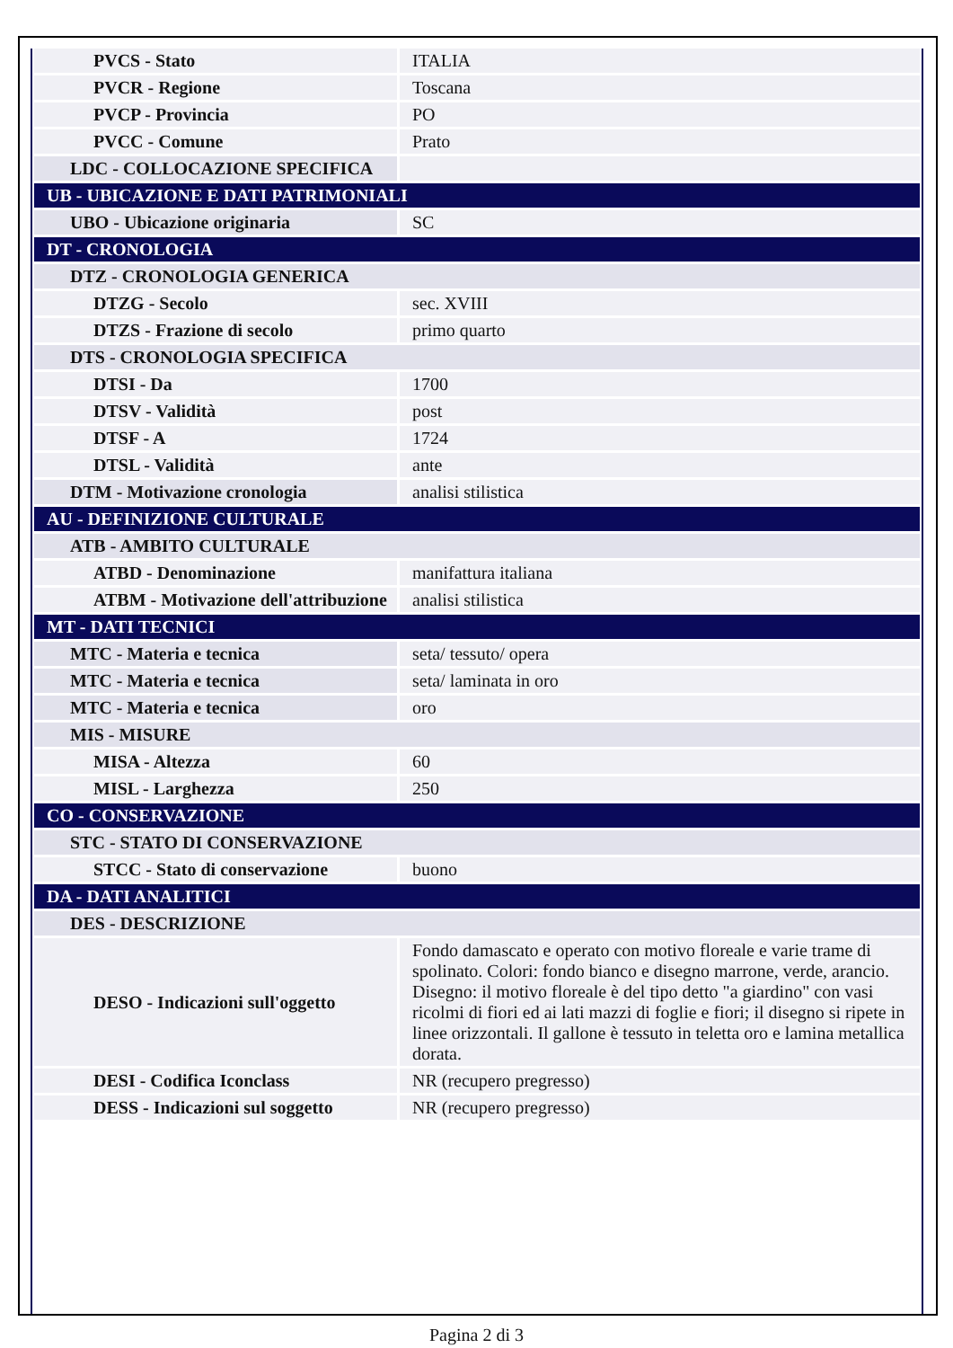| PVCS - Stato | ITALIA |
| PVCR - Regione | Toscana |
| PVCP - Provincia | PO |
| PVCC - Comune | Prato |
| LDC - COLLOCAZIONE SPECIFICA | |
| UB - UBICAZIONE E DATI PATRIMONIALI | |
| UBO - Ubicazione originaria | SC |
| DT - CRONOLOGIA | |
| DTZ - CRONOLOGIA GENERICA | |
| DTZG - Secolo | sec. XVIII |
| DTZS - Frazione di secolo | primo quarto |
| DTS - CRONOLOGIA SPECIFICA | |
| DTSI - Da | 1700 |
| DTSV - Validità | post |
| DTSF - A | 1724 |
| DTSL - Validità | ante |
| DTM - Motivazione cronologia | analisi stilistica |
| AU - DEFINIZIONE CULTURALE | |
| ATB - AMBITO CULTURALE | |
| ATBD - Denominazione | manifattura italiana |
| ATBM - Motivazione dell'attribuzione | analisi stilistica |
| MT - DATI TECNICI | |
| MTC - Materia e tecnica | seta/ tessuto/ opera |
| MTC - Materia e tecnica | seta/ laminata in oro |
| MTC - Materia e tecnica | oro |
| MIS - MISURE | |
| MISA - Altezza | 60 |
| MISL - Larghezza | 250 |
| CO - CONSERVAZIONE | |
| STC - STATO DI CONSERVAZIONE | |
| STCC - Stato di conservazione | buono |
| DA - DATI ANALITICI | |
| DES - DESCRIZIONE | |
| DESO - Indicazioni sull'oggetto | Fondo damascato e operato con motivo floreale e varie trame di spolinato. Colori: fondo bianco e disegno marrone, verde, arancio. Disegno: il motivo floreale è del tipo detto "a giardino" con vasi ricolmi di fiori ed ai lati mazzi di foglie e fiori; il disegno si ripete in linee orizzontali. Il gallone è tessuto in teletta oro e lamina metallica dorata. |
| DESI - Codifica Iconclass | NR (recupero pregresso) |
| DESS - Indicazioni sul soggetto | NR (recupero pregresso) |
Pagina 2 di 3